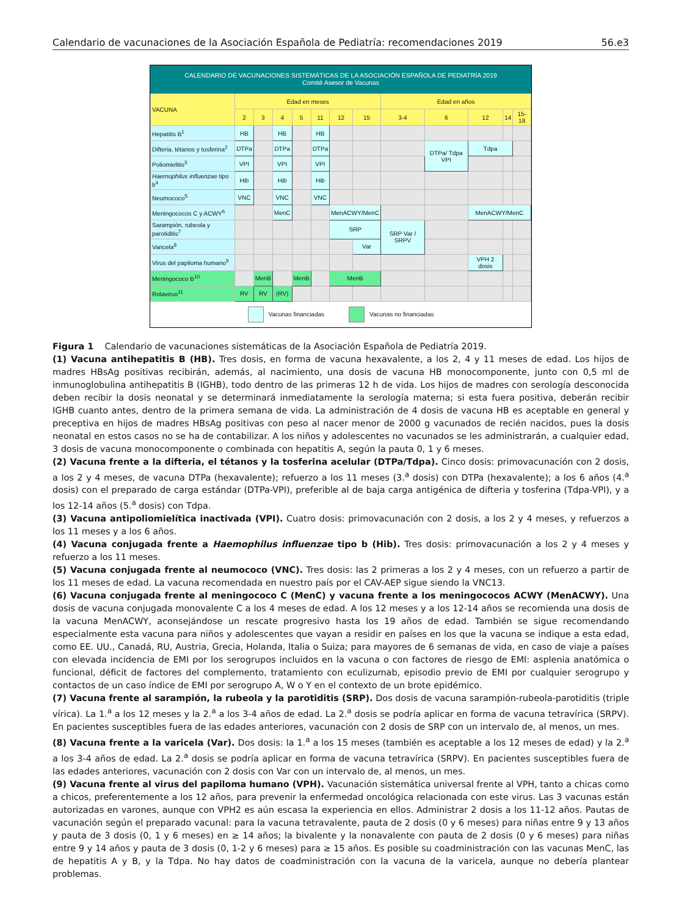Calendario de vacunaciones de la Asociación Española de Pediatría: recomendaciones 2019 56.e3
CALENDARIO DE VACUNACIONES SISTEMÁTICAS DE LA ASOCIACIÓN ESPAÑOLA DE PEDIATRÍA 2019
Comité Asesor de Vacunas
| VACUNA | Edad en meses | | | | | | | Edad en años | | | | |
| --- | --- | --- | --- | --- | --- | --- | --- | --- | --- | --- | --- | --- |
| | 2 | 3 | 4 | 5 | 11 | 12 | 15 | 3-4 | 6 | 12 | 14 | 15-18 |
| Hepatitis B<sup>1</sup> | HB | | HB | | HB | | | | | | | |
| Difteria, tétanos y tosferina<sup>2</sup> | DTPa | | DTPa | | DTPa | | | | DTPa/ Tdpa VPI | Tdpa | | |
| Poliomielitis<sup>3</sup> | VPI | | VPI | | VPI | | | | | | | |
| Haemophilus influenzae tipo b<sup>4</sup> | Hib | | Hib | | Hib | | | | | | | |
| Neumococo<sup>5</sup> | VNC | | VNC | | VNC | | | | | | | |
| Meningococos C y ACWY<sup>6</sup> | | | MenC | | | MenACWY/MenC | | | | MenACWY/MenC | | |
| Sarampión, rubeola y parotiditis<sup>7</sup> | | | | | | SRP | | SRP Var / SRPV | | | | |
| Varicela<sup>8</sup> | | | | | | | Var | | | | | |
| Virus del papiloma humano<sup>9</sup> | | | | | | | | | | VPH 2 dosis | | |
| Meningococo B<sup>10</sup> | | MenB | | MenB | | MenB | | | | | | |
| Rotavirus<sup>11</sup> | RV | RV | (RV) | | | | | | | | | |
Vacunas financiadas Vacunas no financiadas
Figura 1 Calendario de vacunaciones sistemáticas de la Asociación Española de Pediatría 2019.
(1) Vacuna antihepatitis B (HB). Tres dosis, en forma de vacuna hexavalente, a los 2, 4 y 11 meses de edad. Los hijos de madres HBsAg positivas recibirán, además, al nacimiento, una dosis de vacuna HB monocomponente, junto con 0,5 ml de inmunoglobulina antihepatitis B (IGHB), todo dentro de las primeras 12 h de vida. Los hijos de madres con serología desconocida deben recibir la dosis neonatal y se determinará inmediatamente la serología materna; si esta fuera positiva, deberán recibir IGHB cuanto antes, dentro de la primera semana de vida. La administración de 4 dosis de vacuna HB es aceptable en general y preceptiva en hijos de madres HBsAg positivas con peso al nacer menor de 2000 g vacunados de recién nacidos, pues la dosis neonatal en estos casos no se ha de contabilizar. A los niños y adolescentes no vacunados se les administrarán, a cualquier edad, 3 dosis de vacuna monocomponente o combinada con hepatitis A, según la pauta 0, 1 y 6 meses.
(2) Vacuna frente a la difteria, el tétanos y la tosferina acelular (DTPa/Tdpa). Cinco dosis: primovacunación con 2 dosis, a los 2 y 4 meses, de vacuna DTPa (hexavalente); refuerzo a los 11 meses (3.<sup>a</sup> dosis) con DTPa (hexavalente); a los 6 años (4.<sup>a</sup> dosis) con el preparado de carga estándar (DTPa-VPI), preferible al de baja carga antigénica de difteria y tosferina (Tdpa-VPI), y a los 12-14 años (5.<sup>a</sup> dosis) con Tdpa.
(3) Vacuna antipoliomielítica inactivada (VPI). Cuatro dosis: primovacunación con 2 dosis, a los 2 y 4 meses, y refuerzos a los 11 meses y a los 6 años.
(4) Vacuna conjugada frente a Haemophilus influenzae tipo b (Hib). Tres dosis: primovacunación a los 2 y 4 meses y refuerzo a los 11 meses.
(5) Vacuna conjugada frente al neumococo (VNC). Tres dosis: las 2 primeras a los 2 y 4 meses, con un refuerzo a partir de los 11 meses de edad. La vacuna recomendada en nuestro país por el CAV-AEP sigue siendo la VNC13.
(6) Vacuna conjugada frente al meningococo C (MenC) y vacuna frente a los meningococos ACWY (MenACWY). Una dosis de vacuna conjugada monovalente C a los 4 meses de edad. A los 12 meses y a los 12-14 años se recomienda una dosis de la vacuna MenACWY, aconsejándose un rescate progresivo hasta los 19 años de edad. También se sigue recomendando especialmente esta vacuna para niños y adolescentes que vayan a residir en países en los que la vacuna se indique a esta edad, como EE. UU., Canadá, RU, Austria, Grecia, Holanda, Italia o Suiza; para mayores de 6 semanas de vida, en caso de viaje a países con elevada incidencia de EMI por los serogrupos incluidos en la vacuna o con factores de riesgo de EMI: asplenia anatómica o funcional, déficit de factores del complemento, tratamiento con eculizumab, episodio previo de EMI por cualquier serogrupo y contactos de un caso índice de EMI por serogrupo A, W o Y en el contexto de un brote epidémico.
(7) Vacuna frente al sarampión, la rubeola y la parotiditis (SRP). Dos dosis de vacuna sarampión-rubeola-parotiditis (triple vírica). La 1.<sup>a</sup> a los 12 meses y la 2.<sup>a</sup> a los 3-4 años de edad. La 2.<sup>a</sup> dosis se podría aplicar en forma de vacuna tetravírica (SRPV). En pacientes susceptibles fuera de las edades anteriores, vacunación con 2 dosis de SRP con un intervalo de, al menos, un mes.
(8) Vacuna frente a la varicela (Var). Dos dosis: la 1.<sup>a</sup> a los 15 meses (también es aceptable a los 12 meses de edad) y la 2.<sup>a</sup> a los 3-4 años de edad. La 2.<sup>a</sup> dosis se podría aplicar en forma de vacuna tetravírica (SRPV). En pacientes susceptibles fuera de las edades anteriores, vacunación con 2 dosis con Var con un intervalo de, al menos, un mes.
(9) Vacuna frente al virus del papiloma humano (VPH). Vacunación sistemática universal frente al VPH, tanto a chicas como a chicos, preferentemente a los 12 años, para prevenir la enfermedad oncológica relacionada con este virus. Las 3 vacunas están autorizadas en varones, aunque con VPH2 es aún escasa la experiencia en ellos. Administrar 2 dosis a los 11-12 años. Pautas de vacunación según el preparado vacunal: para la vacuna tetravalente, pauta de 2 dosis (0 y 6 meses) para niñas entre 9 y 13 años y pauta de 3 dosis (0, 1 y 6 meses) en ≥ 14 años; la bivalente y la nonavalente con pauta de 2 dosis (0 y 6 meses) para niñas entre 9 y 14 años y pauta de 3 dosis (0, 1-2 y 6 meses) para ≥ 15 años. Es posible su coadministración con las vacunas MenC, las de hepatitis A y B, y la Tdpa. No hay datos de coadministración con la vacuna de la varicela, aunque no debería plantear problemas.